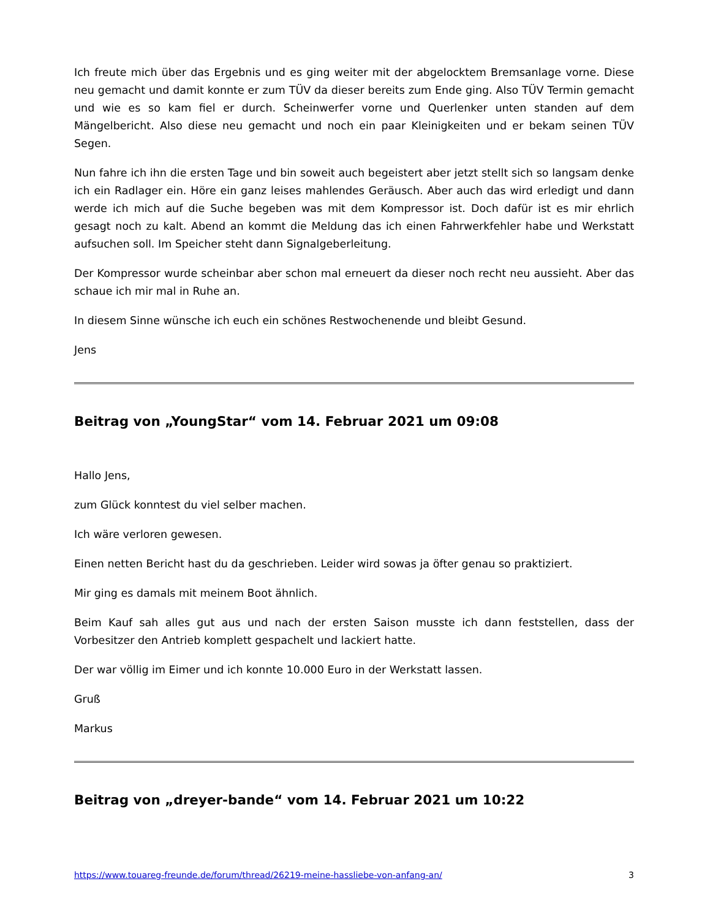Ich freute mich über das Ergebnis und es ging weiter mit der abgelocktem Bremsanlage vorne. Diese neu gemacht und damit konnte er zum TÜV da dieser bereits zum Ende ging. Also TÜV Termin gemacht und wie es so kam fiel er durch. Scheinwerfer vorne und Querlenker unten standen auf dem Mängelbericht. Also diese neu gemacht und noch ein paar Kleinigkeiten und er bekam seinen TÜV Segen.
Nun fahre ich ihn die ersten Tage und bin soweit auch begeistert aber jetzt stellt sich so langsam denke ich ein Radlager ein. Höre ein ganz leises mahlendes Geräusch. Aber auch das wird erledigt und dann werde ich mich auf die Suche begeben was mit dem Kompressor ist. Doch dafür ist es mir ehrlich gesagt noch zu kalt. Abend an kommt die Meldung das ich einen Fahrwerkfehler habe und Werkstatt aufsuchen soll. Im Speicher steht dann Signalgeberleitung.
Der Kompressor wurde scheinbar aber schon mal erneuert da dieser noch recht neu aussieht. Aber das schaue ich mir mal in Ruhe an.
In diesem Sinne wünsche ich euch ein schönes Restwochenende und bleibt Gesund.
Jens
Beitrag von „YoungStar“ vom 14. Februar 2021 um 09:08
Hallo Jens,
zum Glück konntest du viel selber machen.
Ich wäre verloren gewesen.
Einen netten Bericht hast du da geschrieben. Leider wird sowas ja öfter genau so praktiziert.
Mir ging es damals mit meinem Boot ähnlich.
Beim Kauf sah alles gut aus und nach der ersten Saison musste ich dann feststellen, dass der Vorbesitzer den Antrieb komplett gespachelt und lackiert hatte.
Der war völlig im Eimer und ich konnte 10.000 Euro in der Werkstatt lassen.
Gruß
Markus
Beitrag von „dreyer-bande“ vom 14. Februar 2021 um 10:22
https://www.touareg-freunde.de/forum/thread/26219-meine-hassliebe-von-anfang-an/ 3